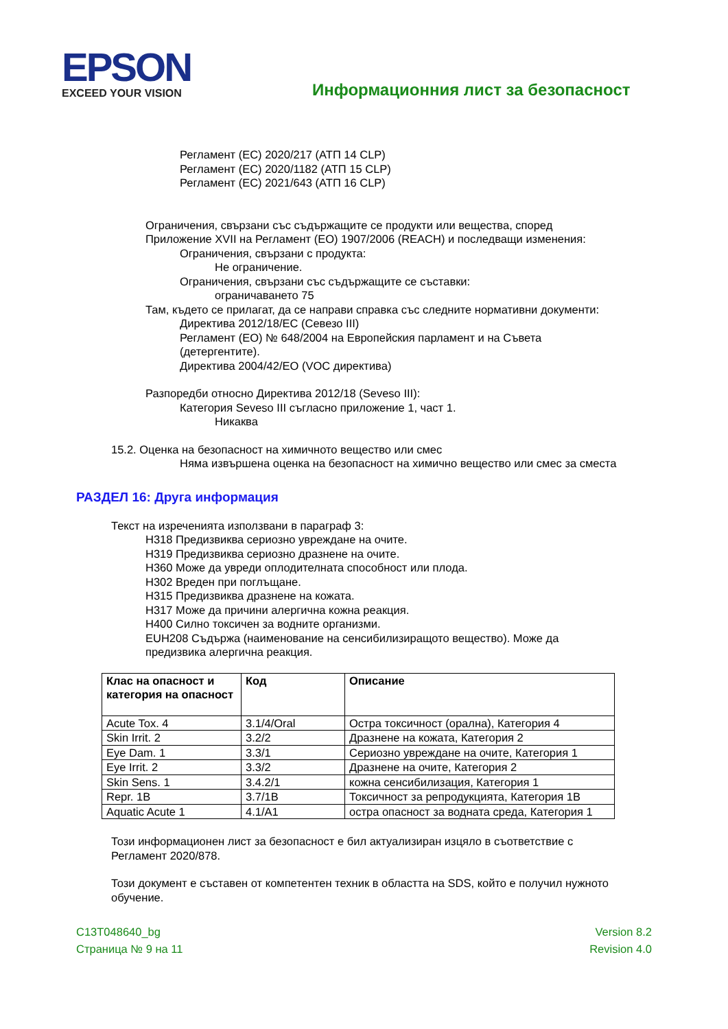EPSON
EXCEED YOUR VISION
Информационния лист за безопасност
Регламент (ЕС) 2020/217 (АТП 14 CLP)
Регламент (ЕС) 2020/1182 (АТП 15 CLP)
Регламент (ЕС) 2021/643 (АТП 16 CLP)
Ограничения, свързани със съдържащите се продукти или вещества, според
Приложение XVII на Регламент (ЕО) 1907/2006 (REACH) и последващи изменения:
Ограничения, свързани с продукта:
Не ограничение.
Ограничения, свързани със съдържащите се съставки:
ограничаването 75
Там, където се прилагат, да се направи справка със следните нормативни документи:
Директива 2012/18/ЕС (Севезо III)
Регламент (ЕО) № 648/2004 на Европейския парламент и на Съвета
(детергентите).
Директива 2004/42/ЕО (VOC директива)
Разпоредби относно Директива 2012/18 (Seveso III):
Категория Seveso III съгласно приложение 1, част 1.
Никаква
15.2. Оценка на безопасност на химичното вещество или смес
Няма извършена оценка на безопасност на химично вещество или смес за сместа
РАЗДЕЛ 16: Друга информация
Текст на изреченията използвани в параграф 3:
H318 Предизвиква сериозно увреждане на очите.
H319 Предизвиква сериозно дразнене на очите.
H360 Може да увреди оплодителната способност или плода.
H302 Вреден при поглъщане.
H315 Предизвиква дразнене на кожата.
H317 Може да причини алергична кожна реакция.
H400 Силно токсичен за водните организми.
EUH208 Съдържа (наименование на сенсибилизиращото вещество). Може да
предизвика алергична реакция.
| Клас на опасност и категория на опасност | Код | Описание |
| --- | --- | --- |
| Acute Tox. 4 | 3.1/4/Oral | Остра токсичност (орална), Категория 4 |
| Skin Irrit. 2 | 3.2/2 | Дразнене на кожата, Категория 2 |
| Eye Dam. 1 | 3.3/1 | Сериозно увреждане на очите, Категория 1 |
| Eye Irrit. 2 | 3.3/2 | Дразнене на очите, Категория 2 |
| Skin Sens. 1 | 3.4.2/1 | кожна сенсибилизация, Категория 1 |
| Repr. 1B | 3.7/1B | Токсичност за репродукцията, Категория 1B |
| Aquatic Acute 1 | 4.1/A1 | остра опасност за водната среда, Категория 1 |
Този информационен лист за безопасност е бил актуализиран изцяло в съответствие с
Регламент 2020/878.
Този документ е съставен от компетентен техник в областта на SDS, който е получил нужното
обучение.
C13T048640_bg
Страница № 9 на 11
Version 8.2
Revision 4.0